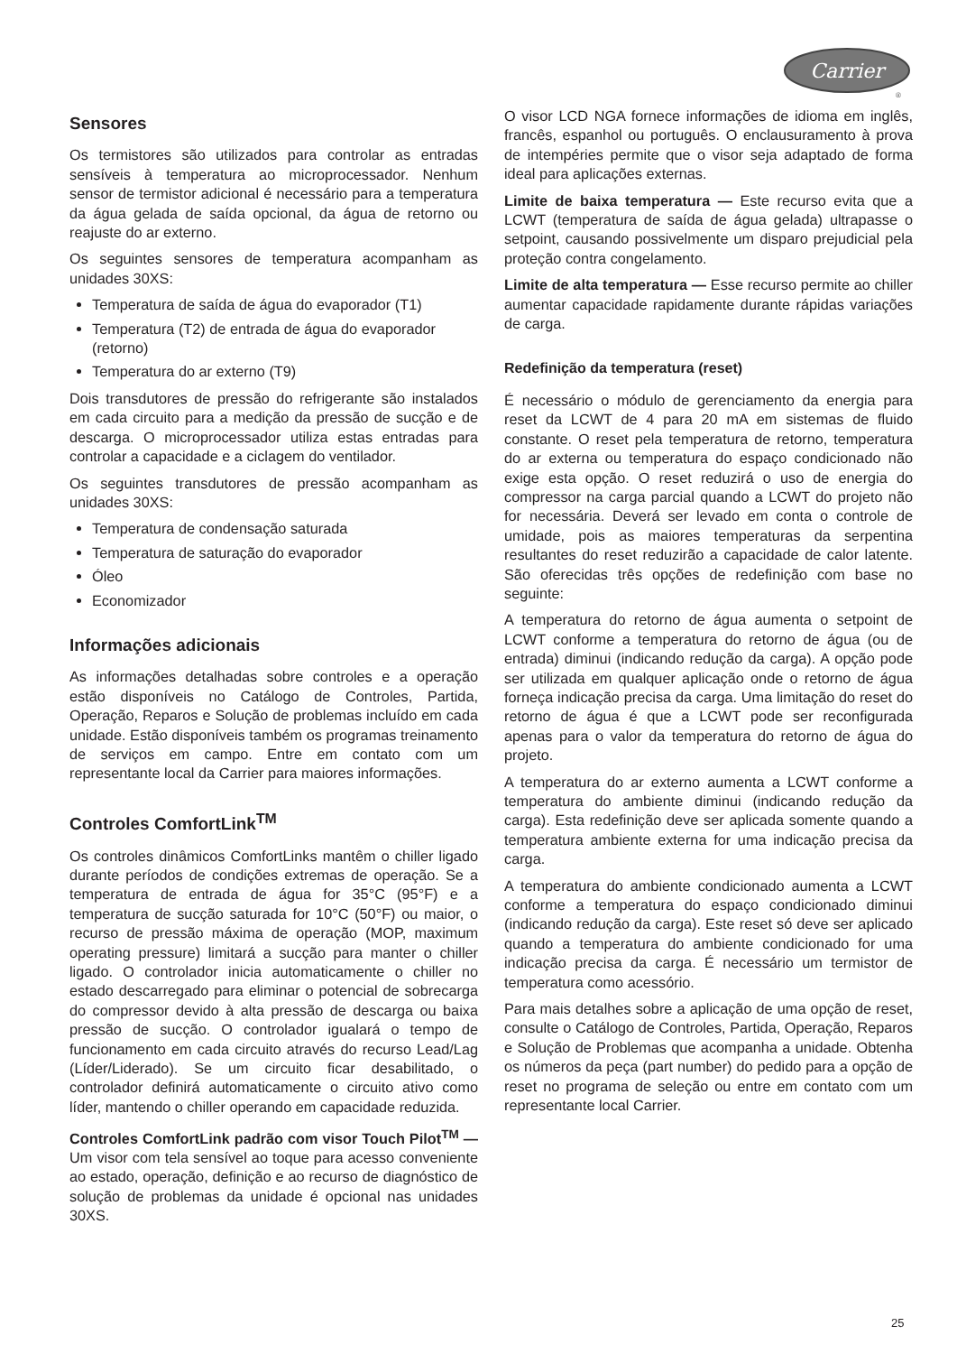Carrier
®
Sensores
Os termistores são utilizados para controlar as entradas sensíveis à temperatura ao microprocessador. Nenhum sensor de termistor adicional é necessário para a temperatura da água gelada de saída opcional, da água de retorno ou reajuste do ar externo.
Os seguintes sensores de temperatura acompanham as unidades 30XS:
Temperatura de saída de água do evaporador (T1)
Temperatura (T2) de entrada de água do evaporador (retorno)
Temperatura do ar externo (T9)
Dois transdutores de pressão do refrigerante são instalados em cada circuito para a medição da pressão de sucção e de descarga. O microprocessador utiliza estas entradas para controlar a capacidade e a ciclagem do ventilador.
Os seguintes transdutores de pressão acompanham as unidades 30XS:
Temperatura de condensação saturada
Temperatura de saturação do evaporador
Óleo
Economizador
Informações adicionais
As informações detalhadas sobre controles e a operação estão disponíveis no Catálogo de Controles, Partida, Operação, Reparos e Solução de problemas incluído em cada unidade. Estão disponíveis também os programas treinamento de serviços em campo. Entre em contato com um representante local da Carrier para maiores informações.
Controles ComfortLink<sup>TM</sup>
Os controles dinâmicos ComfortLinks mantêm o chiller ligado durante períodos de condições extremas de operação. Se a temperatura de entrada de água for 35°C (95°F) e a temperatura de sucção saturada for 10°C (50°F) ou maior, o recurso de pressão máxima de operação (MOP, maximum operating pressure) limitará a sucção para manter o chiller ligado. O controlador inicia automaticamente o chiller no estado descarregado para eliminar o potencial de sobrecarga do compressor devido à alta pressão de descarga ou baixa pressão de sucção. O controlador igualará o tempo de funcionamento em cada circuito através do recurso Lead/Lag (Líder/Liderado). Se um circuito ficar desabilitado, o controlador definirá automaticamente o circuito ativo como líder, mantendo o chiller operando em capacidade reduzida.
Controles ComfortLink padrão com visor Touch Pilot<sup>TM</sup> — Um visor com tela sensível ao toque para acesso conveniente ao estado, operação, definição e ao recurso de diagnóstico de solução de problemas da unidade é opcional nas unidades 30XS.
O visor LCD NGA fornece informações de idioma em inglês, francês, espanhol ou português. O enclausuramento à prova de intempéries permite que o visor seja adaptado de forma ideal para aplicações externas.
Limite de baixa temperatura — Este recurso evita que a LCWT (temperatura de saída de água gelada) ultrapasse o setpoint, causando possivelmente um disparo prejudicial pela proteção contra congelamento.
Limite de alta temperatura — Esse recurso permite ao chiller aumentar capacidade rapidamente durante rápidas variações de carga.
Redefinição da temperatura (reset)
É necessário o módulo de gerenciamento da energia para reset da LCWT de 4 para 20 mA em sistemas de fluido constante. O reset pela temperatura de retorno, temperatura do ar externa ou temperatura do espaço condicionado não exige esta opção. O reset reduzirá o uso de energia do compressor na carga parcial quando a LCWT do projeto não for necessária. Deverá ser levado em conta o controle de umidade, pois as maiores temperaturas da serpentina resultantes do reset reduzirão a capacidade de calor latente. São oferecidas três opções de redefinição com base no seguinte:
A temperatura do retorno de água aumenta o setpoint de LCWT conforme a temperatura do retorno de água (ou de entrada) diminui (indicando redução da carga). A opção pode ser utilizada em qualquer aplicação onde o retorno de água forneça indicação precisa da carga. Uma limitação do reset do retorno de água é que a LCWT pode ser reconfigurada apenas para o valor da temperatura do retorno de água do projeto.
A temperatura do ar externo aumenta a LCWT conforme a temperatura do ambiente diminui (indicando redução da carga). Esta redefinição deve ser aplicada somente quando a temperatura ambiente externa for uma indicação precisa da carga.
A temperatura do ambiente condicionado aumenta a LCWT conforme a temperatura do espaço condicionado diminui (indicando redução da carga). Este reset só deve ser aplicado quando a temperatura do ambiente condicionado for uma indicação precisa da carga. É necessário um termistor de temperatura como acessório.
Para mais detalhes sobre a aplicação de uma opção de reset, consulte o Catálogo de Controles, Partida, Operação, Reparos e Solução de Problemas que acompanha a unidade. Obtenha os números da peça (part number) do pedido para a opção de reset no programa de seleção ou entre em contato com um representante local Carrier.
25